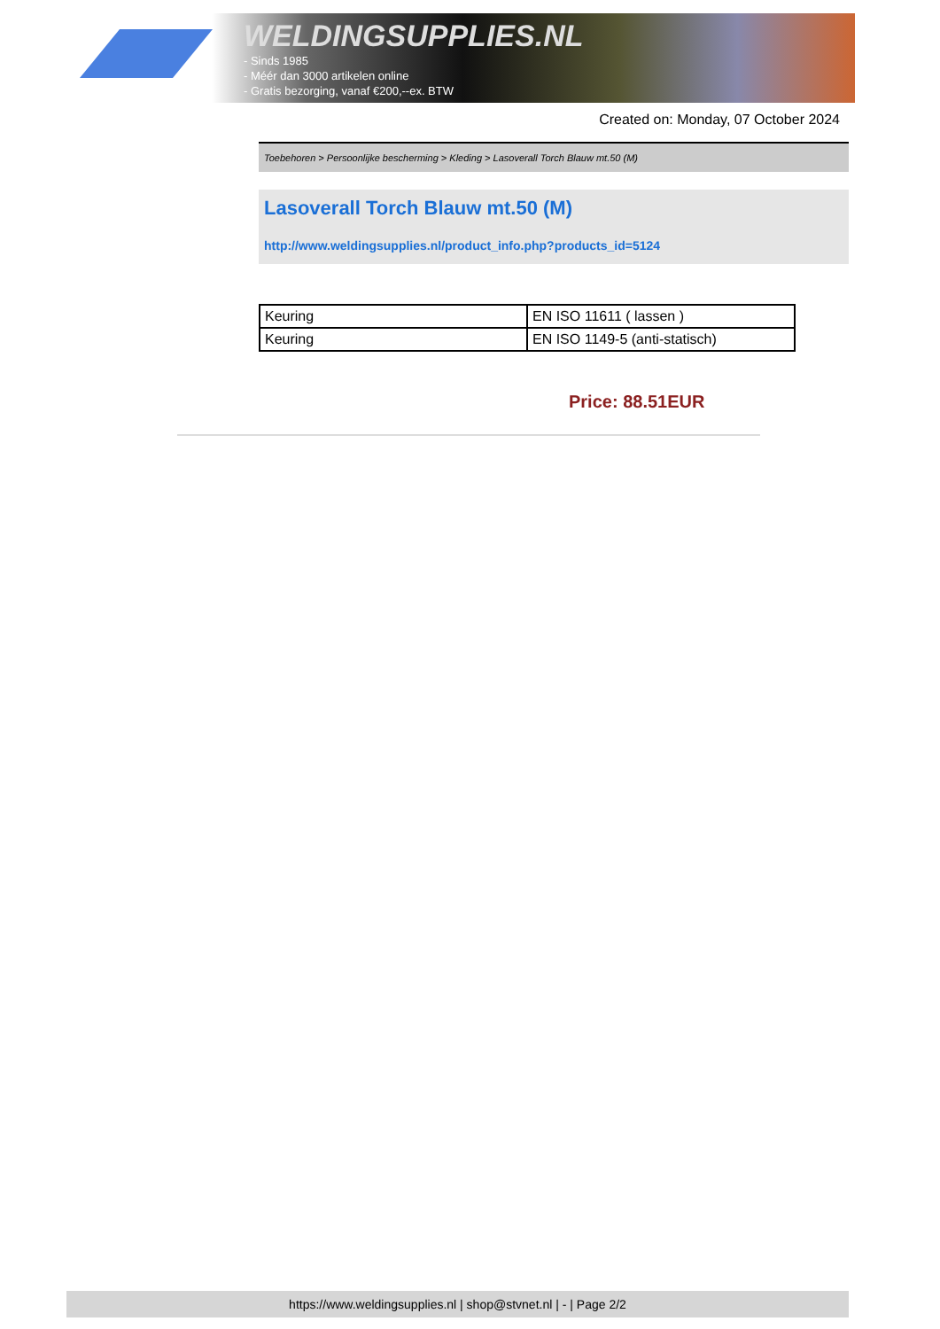WELDINGSUPPLIES.NL
- Sinds 1985
- Méér dan 3000 artikelen online
- Gratis bezorging, vanaf €200,--ex. BTW
Created on: Monday, 07 October 2024
Toebehoren > Persoonlijke bescherming > Kleding > Lasoverall Torch Blauw mt.50 (M)
Lasoverall Torch Blauw mt.50 (M)
http://www.weldingsupplies.nl/product_info.php?products_id=5124
| Keuring | EN ISO 11611 ( lassen ) |
| Keuring | EN ISO 1149-5 (anti-statisch) |
Price: 88.51EUR
https://www.weldingsupplies.nl | shop@stvnet.nl | - | Page 2/2